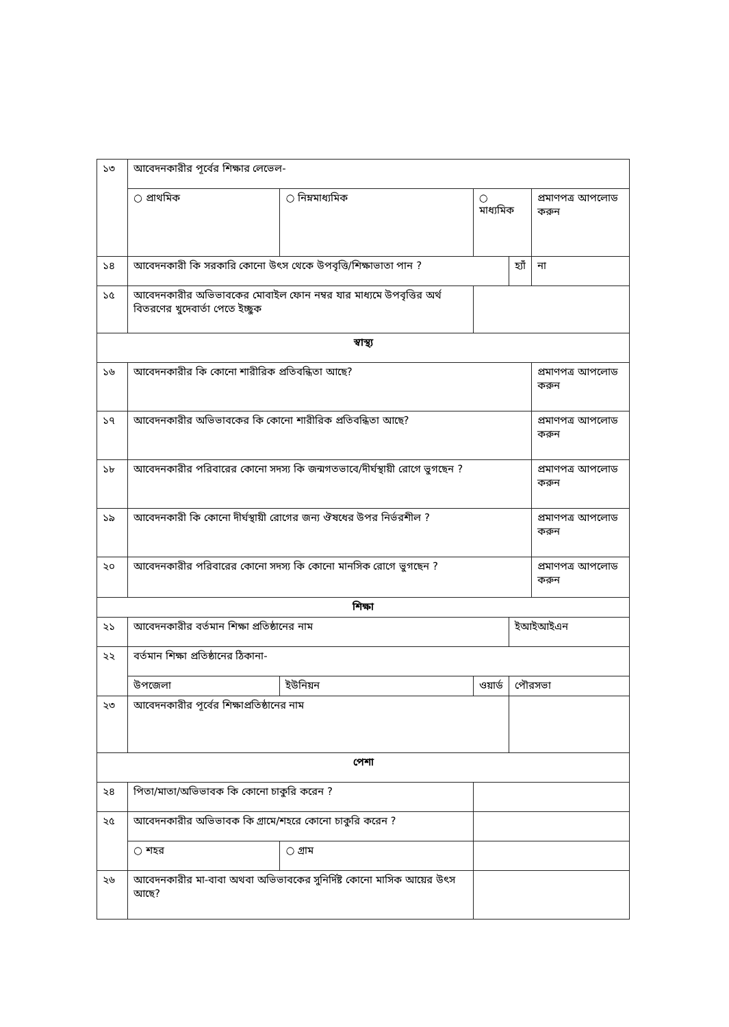| ১৩ | আবেদনকারীর পূর্বের শিক্ষার লেভেল- | | | | | |
| | ○ প্রাথমিক | ○ নিম্নমাধ্যমিক | | ○ মাধ্যমিক | | প্রমাণপত্র আপলোড করুন |
| ১৪ | আবেদনকারী কি সরকারি কোনো উৎস থেকে উপবৃত্তি/শিক্ষাভাতা পান ? | | | | হ্যাঁ | না |
| ১৫ | আবেদনকারীর অভিভাবকের মোবাইল ফোন নম্বর যার মাধ্যমে উপবৃত্তির অর্থ বিতরণের খুদেবার্তা পেতে ইচ্ছুক | | | | | |
| স্বাস্থ্য | | | | | | |
| ১৬ | আবেদনকারীর কি কোনো শারীরিক প্রতিবন্ধিতা আছে? | | | | | প্রমাণপত্র আপলোড করুন |
| ১৭ | আবেদনকারীর অভিভাবকের কি কোনো শারীরিক প্রতিবন্ধিতা আছে? | | | | | প্রমাণপত্র আপলোড করুন |
| ১৮ | আবেদনকারীর পরিবারের কোনো সদস্য কি জন্মগতভাবে/দীর্ঘস্থায়ী রোগে ভুগছেন ? | | | | | প্রমাণপত্র আপলোড করুন |
| ১৯ | আবেদনকারী কি কোনো দীর্ঘস্থায়ী রোগের জন্য ঔষধের উপর নির্ভরশীল ? | | | | | প্রমাণপত্র আপলোড করুন |
| ২০ | আবেদনকারীর পরিবারের কোনো সদস্য কি কোনো মানসিক রোগে ভুগছেন ? | | | | | প্রমাণপত্র আপলোড করুন |
| শিক্ষা | | | | | | |
| ২১ | আবেদনকারীর বর্তমান শিক্ষা প্রতিষ্ঠানের নাম | | | | ইআইআইএন | |
| ২২ | বর্তমান শিক্ষা প্রতিষ্ঠানের ঠিকানা- | | | | | |
| | উপজেলা | | ইউনিয়ন | ওয়ার্ড | পৌরসভা | |
| ২৩ | আবেদনকারীর পূর্বের শিক্ষাপ্রতিষ্ঠানের নাম | | | | | |
| পেশা | | | | | | |
| ২৪ | পিতা/মাতা/অভিভাবক কি কোনো চাকুরি করেন ? | | | | | |
| ২৫ | আবেদনকারীর অভিভাবক কি গ্রামে/শহরে কোনো চাকুরি করেন ? | | | | | |
| | ○ শহর | ○ গ্রাম | | | | |
| ২৬ | আবেদনকারীর মা-বাবা অথবা অভিভাবকের সুনির্দিষ্ট কোনো মাসিক আয়ের উৎস আছে? | | | | | |